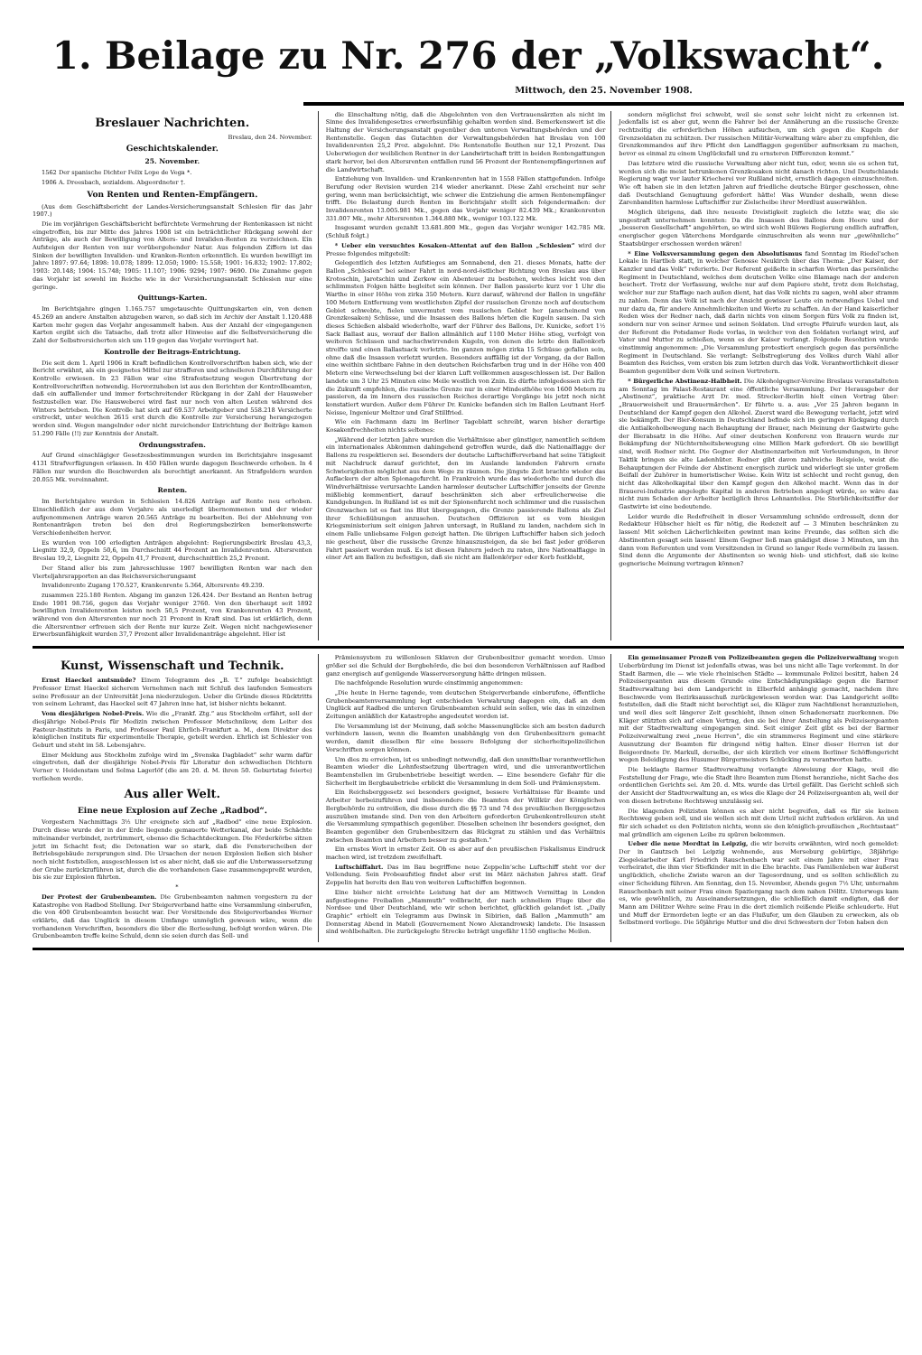1. Beilage zu Nr. 276 der „Volkswacht“.
Mittwoch, den 25. November 1908.
Breslauer Nachrichten.
Breslau, den 24. November.
Geschichtskalender.
25. November.
1562 Der spanische Dichter Felix Lope de Vega *.
1906 A. Dreesbach, sozialdem. Abgeordneter †.
Von Renten und Renten-Empfängern.
(Aus dem Geschäftsbericht der Landes-Versicherungsanstalt Schlesien für das Jahr 1907.)
Die im vorjährigen Geschäftsbericht befürchtete Vermehrung der Rentenkassen ist nicht eingetroffen, bis zur Mitte des Jahres 1908 ist ein beträchtlicher Rückgang sowohl der Anträge, als auch der Bewilligung von Alters- und Invaliden-Renten zu verzeichnen. Ein Aufsteigen der Renten von nur vorübergehender Natur. Aus folgenden Ziffern ist das Sinken der bewilligten Invaliden- und Kranken-Renten erkenntlich. Es wurden bewilligt im Jahre 1897: 97.64; 1898: 10.078; 1899: 12.050; 1900: 15.558; 1901: 16.832; 1902: 17.802; 1903: 20.148; 1904: 15.748; 1905: 11.107; 1906: 9294; 1907: 9690. Die Zunahme gegen das Vorjahr ist sowohl im Reiche wie in der Versicherungsanstalt Schlesien nur eine geringe.
Quittungs-Karten.
Im Berichtsjahre gingen 1.165.757 umgetauschte Quittungskarten ein, von denen 45.269 an andere Anstalten abzugeben waren, so daß sich im Archiv der Anstalt 1.120.488 Karten mehr gegen das Vorjahr angesammelt haben. Aus der Anzahl der eingegangenen Karten ergibt sich die Tatsache, daß trotz aller Hinweise auf die Selbstversicherung die Zahl der Selbstversicherten sich um 119 gegen das Vorjahr verringert hat.
Kontrolle der Beitrags-Entrichtung.
Die seit dem 1. April 1906 in Kraft befindlichen Kontrollvorschriften haben sich, wie der Bericht erwähnt, als ein geeignetes Mittel zur strafferen und schnelleren Durchführung der Kontrolle erwiesen. In 23 Fällen war eine Strafestsetzung wegen Übertretung der Kontrollvorschriften notwendig. Hervorzuheben ist aus den Berichten der Kontrollbeamten, daß ein auffallender und immer fortschreitender Rückgang in der Zahl der Hausweber festzustellen war. Die Hausweberei wird fast nur noch von alten Leuten während des Winters betrieben. Die Kontrolle hat sich auf 69.537 Arbeitgeber und 558.218 Versicherte erstreckt, unter welchen 2615 erst durch die Kontrolle zur Versicherung herangezogen worden sind. Wegen mangelnder oder nicht zureichender Entrichtung der Beiträge kamen 51.290 Fälle (!!) zur Kenntnis der Anstalt.
Ordnungsstrafen.
Auf Grund einschlägiger Gesetzesbestimmungen wurden im Berichtsjahre insgesamt 4131 Strafverfügungen erlassen. In 450 Fällen wurde dagegen Beschwerde erhoben. In 4 Fällen nur wurden die Beschwerden als berechtigt anerkannt. An Strafgeldern wurden 20.055 Mk. vereinnahmt.
Renten.
Im Berichtsjahre wurden in Schlesien 14.826 Anträge auf Rente neu erhoben. Einschließlich der aus dem Vorjahre als unerledigt übernommenen und der wieder aufgenommenen Anträge waren 20.565 Anträge zu bearbeiten. Bei der Ablehnung von Rentenanträgen treten bei den drei Regierungsbezirken bemerkenswerte Verschiedenheiten hervor.
Es wurden von 100 erledigten Anträgen abgelehnt: Regierungsbezirk Breslau 43,3, Liegnitz 32,9, Oppeln 50,6, im Durchschnitt 44 Prozent an Invalidenrenten. Altersrenten Breslau 19,2, Liegnitz 22, Oppeln 41,7 Prozent, durchschnittlich 25,2 Prozent.
Der Stand aller bis zum Jahresschlusse 1907 bewilligten Renten war nach den Vierteljahrsrapporten an das Reichsversicherungsamt
Invalidenrente Zugang 170.527, Krankenrente 5.364, Altersrente 49.239.
zusammen 225.180 Renten. Abgang im ganzen 126.424. Der Bestand an Renten betrug Ende 1901 98.756, gegen das Vorjahr weniger 2760. Von den überhaupt seit 1892 bewilligten Invalidenrenten leisten noch 50,5 Prozent, von Krankenrenten 43 Prozent, während von den Altersrenten nur noch 21 Prozent in Kraft sind. Das ist erklärlich, denn die Altersrentner erfreuen sich der Rente nur kurze Zeit. Wegen nicht nachgewiesener Erwerbsunfähigkeit wurden 37,7 Prozent aller Invalidenanträge abgelehnt. Hier ist
die Einschaltung nötig, daß die Abgelehnten von den Vertrauensärzten als nicht im Sinne des Invalidengesetzes erwerbsunfähig gehalten worden sind. Bemerkenswert ist die Haltung der Versicherungsanstalt gegenüber den unteren Verwaltungsbehörden und der Rentenstelle. Gegen das Gutachten der Verwaltungsbehörden hat Breslau von 100 Invalidenrenten 25,2 Proz. abgelehnt. Die Rentenstelle Beuthen nur 12,1 Prozent. Das Ueberwiegen der weiblichen Rentner in der Landwirtschaft tritt in beiden Rentengattungen stark hervor, bei den Altersrenten entfallen rund 56 Prozent der Rentenempfängerinnen auf die Landwirtschaft.
Entziehung von Invaliden- und Krankenrenten hat in 1558 Fällen stattgefunden. Infolge Berufung oder Revision wurden 214 wieder anerkannt. Diese Zahl erscheint nur sehr gering, wenn man berücksichtigt, wie schwer die Entziehung die armen Rentenempfänger trifft. Die Belastung durch Renten im Berichtsjahr stellt sich folgendermaßen: der Invalidenrenten 13.005.981 Mk., gegen das Vorjahr weniger 82.439 Mk.; Krankenrenten 331.007 Mk., mehr Altersrenten 1.344.880 Mk., weniger 103.122 Mk.
Insgesamt wurden gezahlt 13.681.800 Mk., gegen das Vorjahr weniger 142.785 Mk. (Schluß folgt.)
* Ueber ein versuchtes Kosaken-Attentat auf den Ballon „Schlesien“ wird der Presse folgendes mitgeteilt:
Gelegentlich des letzten Aufstieges am Sonnabend, den 21. dieses Monats, hatte der Ballon „Schlesien“ bei seiner Fahrt in nord-nord-östlicher Richtung von Breslau aus über Krotoschin, Jarotschin und Zerkow ein Abenteuer zu bestehen, welches leicht von den schlimmsten Folgen hätte begleitet sein können. Der Ballon passierte kurz vor 1 Uhr die Warthe in einer Höhe von zirka 350 Metern. Kurz darauf, während der Ballon in ungefähr 100 Metern Entfernung vom westlichsten Zipfel der russischen Grenze noch auf deutschem Gebiet schwebte, fielen unvermutet vom russischen Gebiet her (anscheinend von Grenzkosaken) Schüsse, und die Insassen des Ballons hörten die Kugeln sausen. Da sich dieses Schießen alsbald wiederholte, warf der Führer des Ballons, Dr. Kunicke, sofort 1½ Sack Ballast aus, worauf der Ballon allmählich auf 1100 Meter Höhe stieg, verfolgt von weiteren Schüssen und nachschwirrenden Kugeln, von denen die letzte den Ballonkorb streifte und einen Ballastsack verletzte. Im ganzen mögen zirka 15 Schüsse gefallen sein, ohne daß die Insassen verletzt wurden. Besonders auffällig ist der Vorgang, da der Ballon eine weithin sichtbare Fahne in den deutschen Reichsfarben trug und in der Höhe von 400 Metern eine Verwechselung bei der klaren Luft vollkommen ausgeschlossen ist. Der Ballon landete um 3 Uhr 25 Minuten eine Meile westlich von Znin. Es dürfte infolgedessen sich für die Zukunft empfehlen, die russische Grenze nur in einer Mindesthöhe von 1600 Metern zu passieren, da im Innern des russischen Reiches derartige Vorgänge bis jetzt noch nicht konstatiert wurden. Außer dem Führer Dr. Kunicke befanden sich im Ballon Leutnant Herf-Neisse, Ingenieur Meltzer und Graf Stillfried.
Wie ein Fachmann dazu im Berliner Tageblatt schreibt, waren bisher derartige Kosakenfrechheiten nichts seltenes:
„Während der letzten Jahre wurden die Verhältnisse aber günstiger, namentlich seitdem ein internationales Abkommen dahingehend getroffen wurde, daß die Nationalflagge der Ballons zu respektieren sei. Besonders der deutsche Luftschifferverband hat seine Tätigkeit mit Nachdruck darauf gerichtet, den im Auslande landenden Fahrern ernste Schwierigkeiten möglichst aus dem Wege zu räumen. Die jüngste Zeit brachte wieder das Auflackern der alten Spionagefurcht. In Frankreich wurde das wiederholte und durch die Windverhältnisse verursachte Landen harmloser deutscher Luftschiffer jenseits der Grenze mißliebig kommentiert, darauf beschränkten sich aber erfreulicherweise die Kundgebungen. In Rußland ist es mit der Spionenfurcht noch schlimmer und die russischen Grenzwachen ist es fast ins Blut übergegangen, die Grenze passierende Ballons als Ziel ihrer Schießübungen anzusehen. Deutschen Offizieren ist es vom hiesigen Kriegsministerium seit einigen Jahren untersagt, in Rußland zu landen, nachdem sich in einem Falle unliebsame Folgen gezeigt hatten. Die übrigen Luftschiffer haben sich jedoch nie gescheut, über die russische Grenze hinauszusteigen, da sie bei fast jeder größeren Fahrt passiert werden muß. Es ist diesen Fahrern jedoch zu raten, ihre Nationalflagge in einer Art am Ballon zu befestigen, daß sie nicht am Ballonkörper oder Korb festklebt,
sondern möglichst frei schwebt, weil sie sonst sehr leicht nicht zu erkennen ist. Jedenfalls ist es aber gut, wenn die Fahrer bei der Annäherung an die russische Grenze rechtzeitig die erforderlichen Höhen aufsuchen, um sich gegen die Kugeln der Grenzsoldaten zu schützen. Der russischen Militär-Verwaltung wäre aber zu empfehlen, die Grenzkommandos auf ihre Pflicht den Landflaggen gegenüber aufmerksam zu machen, bevor es einmal zu einem Unglücksfall und zu ernsteren Differenzen kommt.“
Das letztere wird die russische Verwaltung aber nicht tun, oder, wenn sie es schon tut, werden sich die meist betrunkenen Grenzkosaken nicht danach richten. Und Deutschlands Regierung wagt vor lauter Kriecherei vor Rußland nicht, ernstlich dagegen einzuschreiten. Wie oft haben sie in den letzten Jahren auf friedliche deutsche Bürger geschossen, ohne daß Deutschland Genugtuung gefordert hätte! Was Wunder deshalb, wenn diese Zarenbanditen harmlose Luftschiffer zur Zielscheibe ihrer Mordlust auserwählen.
Möglich übrigens, daß ihre neueste Dreistigkeit zugleich die letzte war, die sie ungestraft unternehmen konnten: Da die Insassen des Ballons dem Heere und der „besseren Gesellschaft“ angehörten, so wird sich wohl Bülows Regierung endlich aufraffen, energischer gegen Väterchens Mordgarde einzuschreiten als wenn nur „gewöhnliche“ Staatsbürger erschossen worden wären!
* Eine Volksversammlung gegen den Absolutismus fand Sonntag im Riedel’schen Lokale in Hartlieb statt, in welcher Genosse Neukirch über das Thema: „Der Kaiser, der Kanzler und das Volk“ referierte. Der Referent geißelte in scharfen Worten das persönliche Regiment in Deutschland, welches dem deutschen Volke eine Blamage nach der anderen beschert. Trotz der Verfassung, welche nur auf dem Papiere steht, trotz dem Reichstag, welcher nur zur Staffage nach außen dient, hat das Volk nichts zu sagen, wohl aber stramm zu zahlen. Denn das Volk ist nach der Ansicht gewisser Leute ein notwendiges Uebel und nur dazu da, für andere Annehmlichkeiten und Werte zu schaffen. An der Hand kaiserlicher Reden wies der Redner nach, daß darin nichts von einem Sorgen fürs Volk zu finden ist, sondern nur von seiner Armee und seinen Soldaten. Und erregte Pfuirufe wurden laut, als der Referent die Potsdamer Rede vorlas, in welcher von den Soldaten verlangt wird, auf Vater und Mutter zu schießen, wenn es der Kaiser verlangt. Folgende Resolution wurde einstimmig angenommen: „Die Versammlung protestiert energisch gegen das persönliche Regiment in Deutschland. Sie verlangt: Selbstregierung des Volkes durch Wahl aller Beamten des Reiches, vom ersten bis zum letzten durch das Volk. Verantwortlichkeit dieser Beamten gegenüber dem Volk und seinen Vertretern.
* Bürgerliche Abstinenz-Halbheit. Die Alkoholgegner-Vereine Breslaus veranstalteten am Sonntag im Palast-Restaurant eine öffentliche Versammlung. Der Herausgeber der „Abstinenz“, praktische Arzt Dr. med. Strecker-Berlin hielt einen Vortrag über: „Brauerweisheit und Brauermärchen“. Er führte u. a. aus: „Vor 25 Jahren begann in Deutschland der Kampf gegen den Alkohol. Zuerst ward die Bewegung verlacht, jetzt wird sie bekämpft. Der Bier-Konsum in Deutschland befinde sich im geringen Rückgang durch die Antialkoholbewegung nach Behauptung der Brauer, nach Meinung der Gastwirte gehe der Bierabsatz in die Höhe. Auf einer deutschen Konferenz von Brauern wurde zur Bekämpfung der Nüchternheitsbewegung eine Million Mark gefordert. Ob sie bewilligt sind, weiß Redner nicht. Die Gegner der Abstinenzarbeiten mit Verleumdungen, in ihrer Taktik bringen sie alte Ladenhüter. Redner gibt davon zahlreiche Beispiele, weist die Behauptungen der Feinde der Abstinenz energisch zurück und widerlegt sie unter großem Beifall der Zuhörer in humoristischer Weise. Kein Witz ist schlecht und recht genug, den nicht das Alkoholkapital über den Kampf gegen den Alkohol macht. Wenn das in der Brauerei-Industrie angelegte Kapital in anderen Betrieben angelegt würde, so wäre das nicht zum Schaden der Arbeiter bezüglich ihres Lohnanteiles. Die Sterblichkeitsziffer der Gastwirte ist eine bedeutende.
Leider wurde die Redefreiheit in dieser Versammlung schnöde erdrosselt, denn der Redakteur Hübscher hielt es für nötig, die Redezeit auf — 3 Minuten beschränken zu lassen! Mit solchen Lächerlichkeiten gewinnt man keine Freunde, das sollten sich die Abstinenten gesagt sein lassen! Einem Gegner ließ man gnädigst diese 3 Minuten, um ihn dann vom Referenten und vom Vorsitzenden in Grund so langer Rede vermöbeln zu lassen. Sind denn die Argumente der Abstinenten so wenig hieb- und stichfest, daß sie keine gegnerische Meinung vertragen können?
Kunst, Wissenschaft und Technik.
Ernst Haeckel amtsmüde? Einem Telegramm des „B. T.“ zufolge beabsichtigt Professor Ernst Haeckel sicherem Vernehmen nach mit Schluß des laufenden Semesters seine Professur an der Universität Jena niederzulegen. Ueber die Gründe dieses Rücktritts von seinem Lehramt, das Haeckel seit 47 Jahren inne hat, ist bisher nichts bekannt.
Vom diesjährigen Nobel-Preis. Wie die „Frankf. Ztg.“ aus Stockholm erfährt, soll der diesjährige Nobel-Preis für Medizin zwischen Professor Metschnikow, dem Leiter des Pasteur-Instituts in Paris, und Professor Paul Ehrlich-Frankfurt a. M., dem Direktor des königlichen Instituts für experimentelle Therapie, geteilt werden. Ehrlich ist Schlesier von Geburt und steht im 58. Lebensjahre.
Einer Meldung aus Stockholm zufolge wird im „Svenska Dagbladet“ sehr warm dafür eingetreten, daß der diesjährige Nobel-Preis für Literatur den schwedischen Dichtern Verner v. Heidenstam und Selma Lagerlöf (die am 20. d. M. ihren 50. Geburtstag feierte) verliehen werde.
Aus aller Welt.
Eine neue Explosion auf Zeche „Radbod“.
Vorgestern Nachmittags 3½ Uhr ereignete sich auf „Radbod“ eine neue Explosion. Durch diese wurde der in der Erde liegende gemauerte Wetterkanal, der beide Schächte miteinander verbindet, zertrümmert, ebenso die Schachtdeckungen. Die Förderkörbe sitzen jetzt im Schacht fest; die Detonation war so stark, daß die Fensterscheiben der Betriebsgebäude zersprungen sind. Die Ursachen der neuen Explosion ließen sich bisher noch nicht feststellen, ausgeschlossen ist es aber nicht, daß sie auf die Unterwassersetzung der Grube zurückzuführen ist, durch die die vorhandenen Gase zusammengepreßt wurden, bis sie zur Explosion führten.
*
Der Protest der Grubenbeamten. Die Grubenbeamten nahmen vorgestern zu der Katastrophe von Radbod Stellung. Der Steigerverband hatte eine Versammlung einberufen, die von 400 Grubenbeamten besucht war. Der Vorsitzende des Steigerverbandes Werner erklärte, daß das Unglück in diesem Umfange unmöglich gewesen wäre, wenn die vorhandenen Vorschriften, besonders die über die Berieselung, befolgt worden wären. Die Grubenbeamten treffe keine Schuld, denn sie seien durch das Soll- und
Prämiensystem zu willenlosen Sklaven der Grubenbesitzer gemacht worden. Umso größer sei die Schuld der Bergbehörde, die bei den besonderen Verhältnissen auf Radbod ganz energisch auf genügende Wasserversorgung hätte dringen müssen.
Die nachfolgende Resolution wurde einstimmig angenommen:
„Die heute in Herne tagende, vom deutschen Steigerverbande einberufene, öffentliche Grubenbeamtenversammlung legt entschieden Verwahrung dagegen ein, daß an dem Unglück auf Radbod die unteren Grubenbeamten schuld sein sollen, wie das in einzelnen Zeitungen anläßlich der Katastrophe angedeutet worden ist.
Die Versammlung ist der Meinung, daß solche Massenunglücke sich am besten dadurch verhindern lassen, wenn die Beamten unabhängig von den Grubenbesitzern gemacht werden, damit dieselben für eine bessere Befolgung der sicherheitspolizeilichen Vorschriften sorgen können.
Um dies zu erreichen, ist es unbedingt notwendig, daß den unmittelbar verantwortlichen Beamten wieder die Lohnfestsetzung übertragen wird, und die unverantwortlichen Beamtenstellen im Grubenbetriebe beseitigt werden. — Eine besondere Gefahr für die Sicherheit im Bergbaubetriebe erblickt die Versammlung in dem Soll- und Prämiensystem.
Ein Reichsberggesetz sei besonders geeignet, bessere Verhältnisse für Beamte und Arbeiter herbeizuführen und insbesondere die Beamten der Willkür der Königlichen Bergbehörde zu entreißen, die diese durch die §§ 73 und 74 des preußischen Berggesetzes auszuüben imstande sind. Den von den Arbeitern geforderten Grubenkontrolleuren steht die Versammlung sympathisch gegenüber. Dieselben scheinen ihr besonders geeignet, den Beamten gegenüber den Grubenbesitzern das Rückgrat zu stählen und das Verhältnis zwischen Beamten und Arbeitern besser zu gestalten.“
Ein ernstes Wort in ernster Zeit. Ob es aber auf den preußischen Fiskalismus Eindruck machen wird, ist trotzdem zweifelhaft.
Luftschiffahrt. Das im Bau begriffene neue Zeppelin’sche Luftschiff steht vor der Vollendung. Sein Probeaufstieg findet aber erst im März nächsten Jahres statt. Graf Zeppelin hat bereits den Bau von weiteren Luftschiffen begonnen.
Eine bisher nicht erreichte Leistung hat der am Mittwoch Vormittag in London aufgestiegene Freiballon „Mammuth“ vollbracht, der nach schnellem Fluge über die Nordsee und über Deutschland, wie wir schon berichtet, glücklich gelandet ist. „Daily Graphic“ erhielt ein Telegramm aus Dwinsk in Sibirien, daß Ballon „Mammuth“ am Donnerstag Abend in Mateli (Gouvernement Nowo Alexandrowsk) landete. Die Insassen sind wohlbehalten. Die zurückgelegte Strecke beträgt ungefähr 1150 englische Meilen.
Ein gemeinsamer Prozeß von Polizeibeamten gegen die Polizeiverwaltung wegen Ueberbürdung im Dienst ist jedenfalls etwas, was bei uns nicht alle Tage vorkommt. In der Stadt Barmen, die — wie viele rheinischen Städte — kommunale Polizei besitzt, haben 24 Polizeisergeanten aus diesem Grunde eine Entschädigungsklage gegen die Barmer Stadtverwaltung bei dem Landgericht in Elberfeld anhängig gemacht, nachdem ihre Beschwerde vom Bezirksausschuß zurückgewiesen worden war. Das Landgericht sollte feststellen, daß die Stadt nicht berechtigt sei, die Kläger zum Nachtdienst heranzuziehen, und weil dies seit längerer Zeit geschieht, ihnen einen Schadenersatz zuerkennen. Die Kläger stützten sich auf einen Vertrag, den sie bei ihrer Anstellung als Polizeisergeanten mit der Stadtverwaltung eingegangen sind. Seit einiger Zeit gibt es bei der Barmer Polizeiverwaltung zwei „neue Herren“, die ein strammeres Regiment und eine stärkere Ausnutzung der Beamten für dringend nötig halten. Einer dieser Herren ist der Beigeordnete Dr. Markull, derselbe, der sich kürzlich vor einem Berliner Schöffengericht wegen Beleidigung des Husumer Bürgermeisters Schücking zu verantworten hatte.
Die beklagte Barmer Stadtverwaltung verlangte Abweisung der Klage, weil die Feststellung der Frage, wie die Stadt ihre Beamten zum Dienst heranziehe, nicht Sache des ordentlichen Gerichts sei. Am 20. d. Mts. wurde das Urteil gefällt. Das Gericht schloß sich der Ansicht der Stadtverwaltung an, es wies die Klage der 24 Polizeisergeanten ab, weil der von diesen betretene Rechtsweg unzulässig sei.
Die klagenden Polizisten können es aber nicht begreifen, daß es für sie keinen Rechtsweg geben soll, und sie wollen sich mit dem Urteil nicht zufrieden erklären. An und für sich schadet es den Polizisten nichts, wenn sie den königlich-preußischen „Rechtsstaat“ mal gründlich am eigenen Leibe zu spüren bekommen.
Ueber die neue Mordtat in Leipzig, die wir bereits erwähnten, wird noch gemeldet: Der in Gautzsch bei Leipzig wohnende, aus Merseburg gebürtige, 38jährige Ziegeleiarbeiter Karl Friedrich Rauschenbach war seit einem Jahre mit einer Frau verheiratet, die ihm vier Stiefkinder mit in die Ehe brachte. Das Familienleben war äußerst unglücklich, eheliche Zwiste waren an der Tagesordnung, und es sollten schließlich zu einer Scheidung führen. Am Sonntag, den 15. November, Abends gegen 7½ Uhr, unternahm Rauschenbach mit seiner Frau einen Spaziergang nach dem nahen Dölitz. Unterwegs kam es, wie gewöhnlich, zu Auseinandersetzungen, die schließlich damit endigten, daß der Mann am Dölitzer Wehre seine Frau in die dort ziemlich reißende Pleiße schleuderte. Hut und Muff der Ermordeten legte er an das Flußufer, um den Glauben zu erwecken, als ob Selbstmord vorliege. Die 50jährige Mutter und die drei Schwestern der Toten haben den